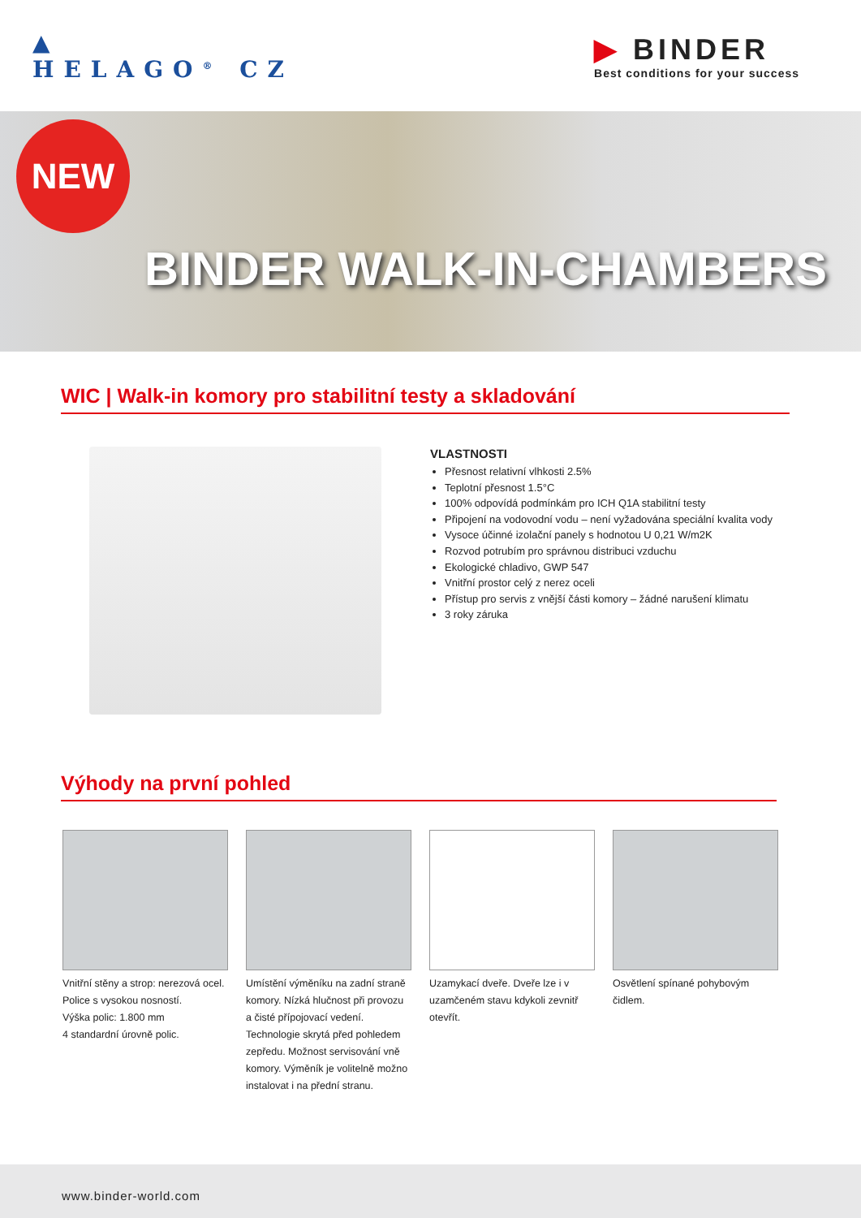▲
HELAGO<sup>®</sup> CZ
▶ BINDER
Best conditions for your success
NEW
BINDER WALK-IN-CHAMBERS
WIC | Walk-in komory pro stabilitní testy a skladování
VLASTNOSTI
Přesnost relativní vlhkosti 2.5%
Teplotní přesnost 1.5°C
100% odpovídá podmínkám pro ICH Q1A stabilitní testy
Připojení na vodovodní vodu – není vyžadována speciální kvalita vody
Vysoce účinné izolační panely s hodnotou U 0,21 W/m2K
Rozvod potrubím pro správnou distribuci vzduchu
Ekologické chladivo, GWP 547
Vnitřní prostor celý z nerez oceli
Přístup pro servis z vnější části komory – žádné narušení klimatu
3 roky záruka
Výhody na první pohled
Vnitřní stěny a strop: nerezová ocel. Police s vysokou nosností.
Výška polic: 1.800 mm
4 standardní úrovně polic.
Umístění výměníku na zadní straně komory. Nízká hlučnost při provozu a čisté přípojovací vedení. Technologie skrytá před pohledem zepředu. Možnost servisování vně komory. Výměník je volitelně možno instalovat i na přední stranu.
Uzamykací dveře. Dveře lze i v uzamčeném stavu kdykoli zevnitř otevřít.
Osvětlení spínané pohybovým čidlem.
www.binder-world.com